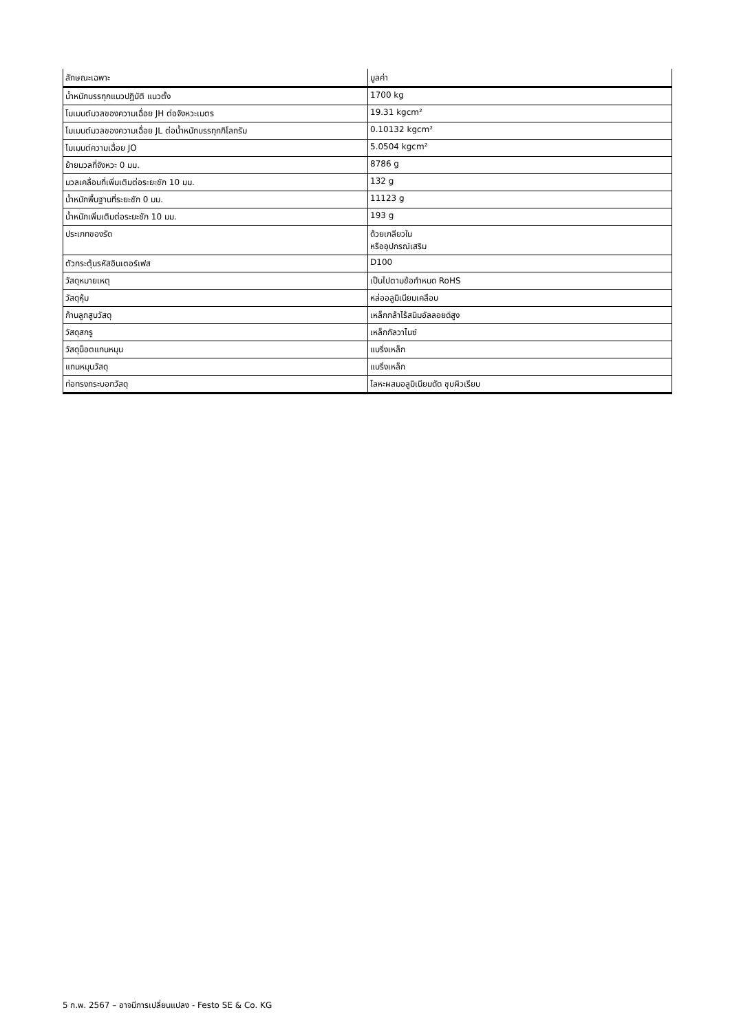| ลักษณะเฉพาะ | มูลค่า |
| --- | --- |
| น้ำหนักบรรทุกแนวปฏิบัติ แนวตั้ง | 1700 kg |
| โมเมนต์มวลของความเฉื่อย JH ต่อจังหวะเมตร | 19.31 kgcm² |
| โมเมนต์มวลของความเฉื่อย JL ต่อน้ำหนักบรรทุกกิโลกรัม | 0.10132 kgcm² |
| โมเมนต์ความเฉื่อย JO | 5.0504 kgcm² |
| ย้ายมวลที่จังหวะ 0 มม. | 8786 g |
| มวลเคลื่อนที่เพิ่มเติมต่อระยะชัก 10 มม. | 132 g |
| น้ำหนักพื้นฐานที่ระยะชัก 0 มม. | 11123 g |
| น้ำหนักเพิ่มเติมต่อระยะชัก 10 มม. | 193 g |
| ประเภทของรัด | ด้วยเกลียวใน หรืออุปกรณ์เสริม |
| ตัวกระตุ้นรหัสอินเตอร์เฟส | D100 |
| วัสดุหมายเหตุ | เป็นไปตามข้อกำหนด RoHS |
| วัสดุหุ้ม | หล่ออลูมิเนียมเคลือบ |
| ก้านลูกสูบวัสดุ | เหล็กกล้าไร้สนิมอัลลอยด์สูง |
| วัสดุสกรู | เหล็กกัลวาไนซ์ |
| วัสดุน็อตแกนหมุน | แบริ่งเหล็ก |
| แกนหมุนวัสดุ | แบริ่งเหล็ก |
| ท่อทรงกระบอกวัสดุ | โลหะผสมอลูมิเนียมดัด ชุบผิวเรียบ |
5 ก.พ. 2567 – อาจมีการเปลี่ยนแปลง - Festo SE & Co. KG